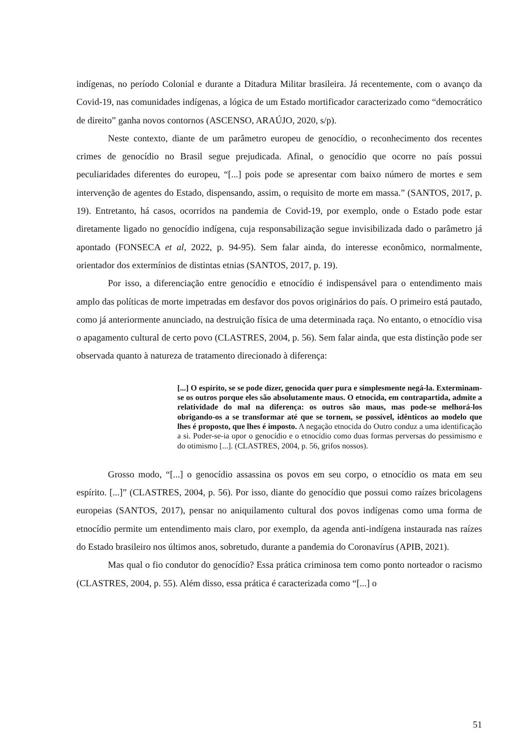indígenas, no período Colonial e durante a Ditadura Militar brasileira. Já recentemente, com o avanço da Covid-19, nas comunidades indígenas, a lógica de um Estado mortificador caracterizado como “democrático de direito” ganha novos contornos (ASCENSO, ARAÚJO, 2020, s/p).
Neste contexto, diante de um parâmetro europeu de genocídio, o reconhecimento dos recentes crimes de genocídio no Brasil segue prejudicada. Afinal, o genocídio que ocorre no país possui peculiaridades diferentes do europeu, “[...] pois pode se apresentar com baixo número de mortes e sem intervenção de agentes do Estado, dispensando, assim, o requisito de morte em massa.” (SANTOS, 2017, p. 19). Entretanto, há casos, ocorridos na pandemia de Covid-19, por exemplo, onde o Estado pode estar diretamente ligado no genocídio indígena, cuja responsabilização segue invisibilizada dado o parâmetro já apontado (FONSECA et al, 2022, p. 94-95). Sem falar ainda, do interesse econômico, normalmente, orientador dos extermínios de distintas etnias (SANTOS, 2017, p. 19).
Por isso, a diferenciação entre genocídio e etnocídio é indispensável para o entendimento mais amplo das políticas de morte impetradas em desfavor dos povos originários do país. O primeiro está pautado, como já anteriormente anunciado, na destruição física de uma determinada raça. No entanto, o etnocídio visa o apagamento cultural de certo povo (CLASTRES, 2004, p. 56). Sem falar ainda, que esta distinção pode ser observada quanto à natureza de tratamento direcionado à diferença:
[...] O espírito, se se pode dizer, genocida quer pura e simplesmente negá-la. Exterminam-se os outros porque eles são absolutamente maus. O etnocida, em contrapartida, admite a relatividade do mal na diferença: os outros são maus, mas pode-se melhorá-los obrigando-os a se transformar até que se tornem, se possível, idênticos ao modelo que lhes é proposto, que lhes é imposto. A negação etnocida do Outro conduz a uma identificação a si. Poder-se-ia opor o genocídio e o etnocídio como duas formas perversas do pessimismo e do otimismo [...]. (CLASTRES, 2004, p. 56, grifos nossos).
Grosso modo, “[...] o genocídio assassina os povos em seu corpo, o etnocídio os mata em seu espírito. [...]” (CLASTRES, 2004, p. 56). Por isso, diante do genocídio que possui como raízes bricolagens europeias (SANTOS, 2017), pensar no aniquilamento cultural dos povos indígenas como uma forma de etnocídio permite um entendimento mais claro, por exemplo, da agenda anti-indígena instaurada nas raízes do Estado brasileiro nos últimos anos, sobretudo, durante a pandemia do Coronavírus (APIB, 2021).
Mas qual o fio condutor do genocídio? Essa prática criminosa tem como ponto norteador o racismo (CLASTRES, 2004, p. 55). Além disso, essa prática é caracterizada como “[...] o
51